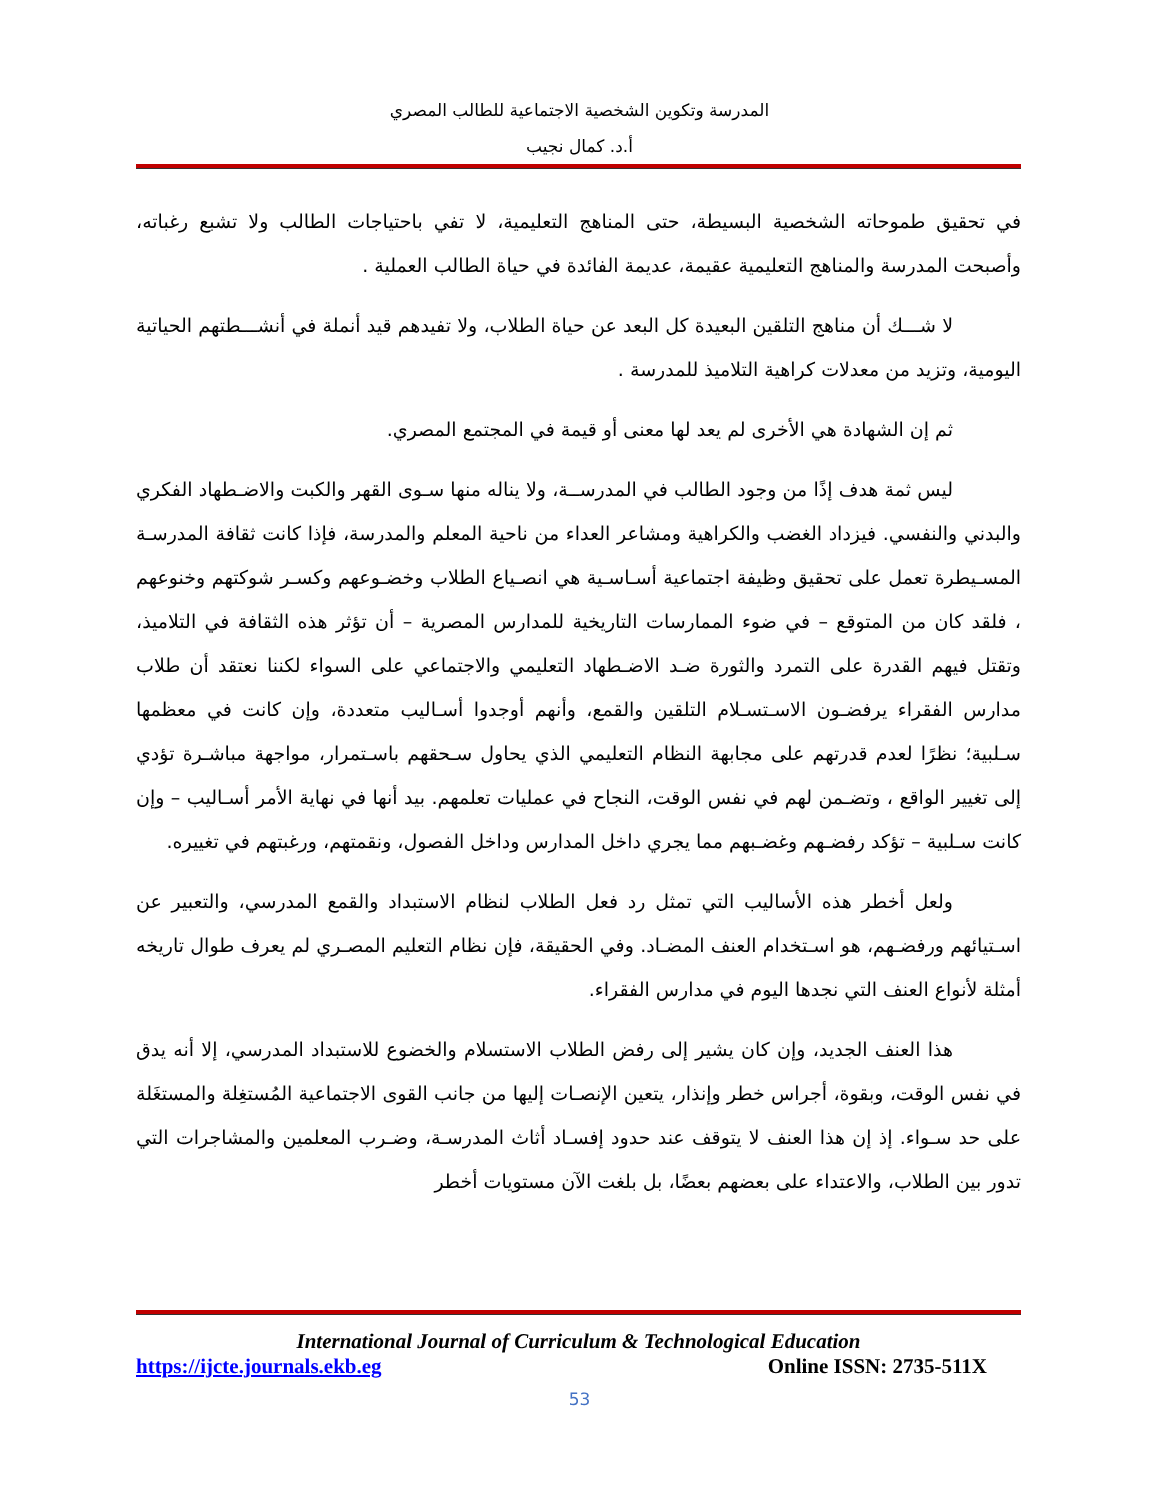المدرسة وتكوين الشخصية الاجتماعية للطالب المصري
أ.د. كمال نجيب
في تحقيق طموحاته الشخصية البسيطة، حتى المناهج التعليمية، لا تفي باحتياجات الطالب ولا تشبع رغباته، وأصبحت المدرسة والمناهج التعليمية عقيمة، عديمة الفائدة في حياة الطالب العملية .
لا شـــك أن مناهج التلقين البعيدة كل البعد عن حياة الطلاب، ولا تفيدهم قيد أنملة في أنشـــطتهم الحياتية اليومية، وتزيد من معدلات كراهية التلاميذ للمدرسة .
ثم إن الشهادة هي الأخرى لم يعد لها معنى أو قيمة في المجتمع المصري.
ليس ثمة هدف إذًا من وجود الطالب في المدرســة، ولا يناله منها سـوى القهر والكبت والاضـطهاد الفكري والبدني والنفسي. فيزداد الغضب والكراهية ومشاعر العداء من ناحية المعلم والمدرسة، فإذا كانت ثقافة المدرسـة المسـيطرة تعمل على تحقيق وظيفة اجتماعية أسـاسـية هي انصـياع الطلاب وخضـوعهم وكسـر شوكتهم وخنوعهم ، فلقد كان من المتوقع – في ضوء الممارسات التاريخية للمدارس المصرية – أن تؤثر هذه الثقافة في التلاميذ، وتقتل فيهم القدرة على التمرد والثورة ضـد الاضـطهاد التعليمي والاجتماعي على السواء لكننا نعتقد أن طلاب مدارس الفقراء يرفضـون الاسـتسـلام التلقين والقمع، وأنهم أوجدوا أسـاليب متعددة، وإن كانت في معظمها سـلبية؛ نظرًا لعدم قدرتهم على مجابهة النظام التعليمي الذي يحاول سـحقهم باسـتمرار، مواجهة مباشـرة تؤدي إلى تغيير الواقع ، وتضـمن لهم في نفس الوقت، النجاح في عمليات تعلمهم. بيد أنها في نهاية الأمر أسـاليب – وإن كانت سـلبية – تؤكد رفضـهم وغضـبهم مما يجري داخل المدارس وداخل الفصول، ونقمتهم، ورغبتهم في تغييره.
ولعل أخطر هذه الأساليب التي تمثل رد فعل الطلاب لنظام الاستبداد والقمع المدرسي، والتعبير عن اسـتيائهم ورفضـهم، هو اسـتخدام العنف المضـاد. وفي الحقيقة، فإن نظام التعليم المصـري لم يعرف طوال تاريخه أمثلة لأنواع العنف التي نجدها اليوم في مدارس الفقراء.
هذا العنف الجديد، وإن كان يشير إلى رفض الطلاب الاستسلام والخضوع للاستبداد المدرسي، إلا أنه يدق في نفس الوقت، وبقوة، أجراس خطر وإنذار، يتعين الإنصـات إليها من جانب القوى الاجتماعية المُستغِلة والمستغَلة على حد سـواء. إذ إن هذا العنف لا يتوقف عند حدود إفسـاد أثاث المدرسـة، وضـرب المعلمين والمشاجرات التي تدور بين الطلاب، والاعتداء على بعضهم بعضًا، بل بلغت الآن مستويات أخطر
International Journal of Curriculum & Technological Education
https://ijcte.journals.ekb.eg Online ISSN: 2735-511X
53